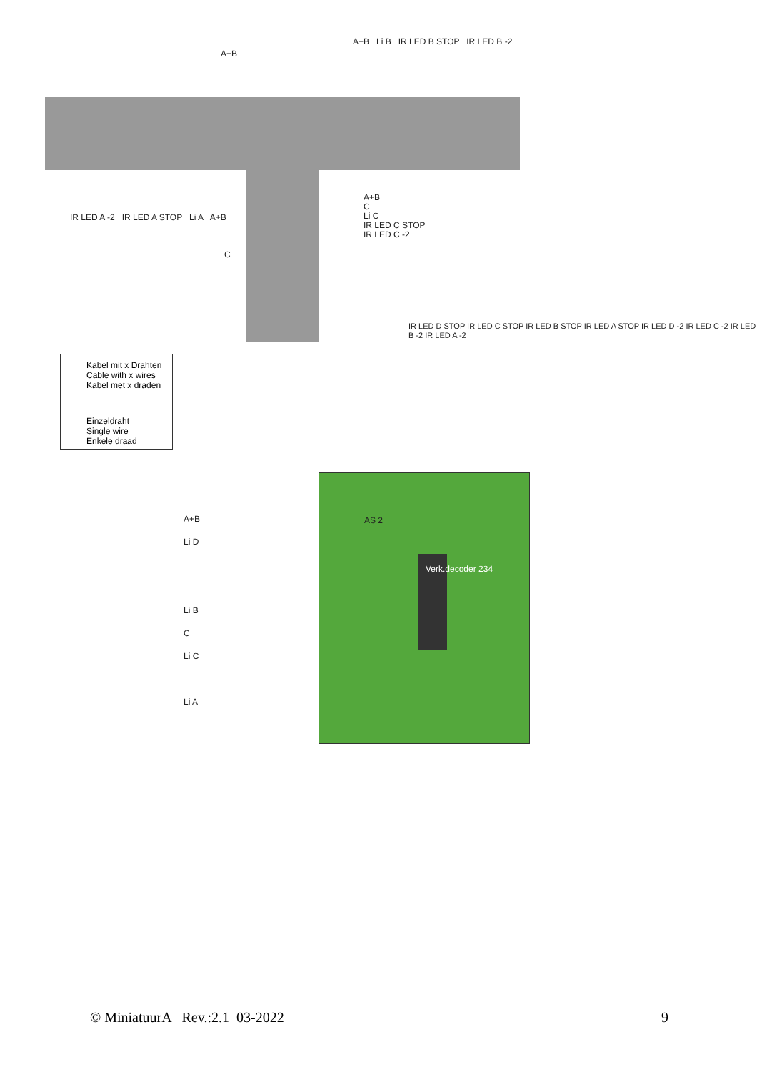Kabel mit x Drahten
Cable with x wires
Kabel met x draden
Einzeldraht
Single wire
Enkele draad
A+B
A+B Li B IR LED B STOP IR LED B -2
IR LED A -2 IR LED A STOP Li A A+B
C
A+B
C
Li C
IR LED C STOP
IR LED C -2
IR LED D STOP IR LED C STOP IR LED B STOP IR LED A STOP IR LED D -2 IR LED C -2 IR LED B -2 IR LED A -2
A+B
Li D
Li B
C
Li C
Li A
AS 2
Verk.decoder 234
© MiniatuurA Rev.:2.1 03-2022 9